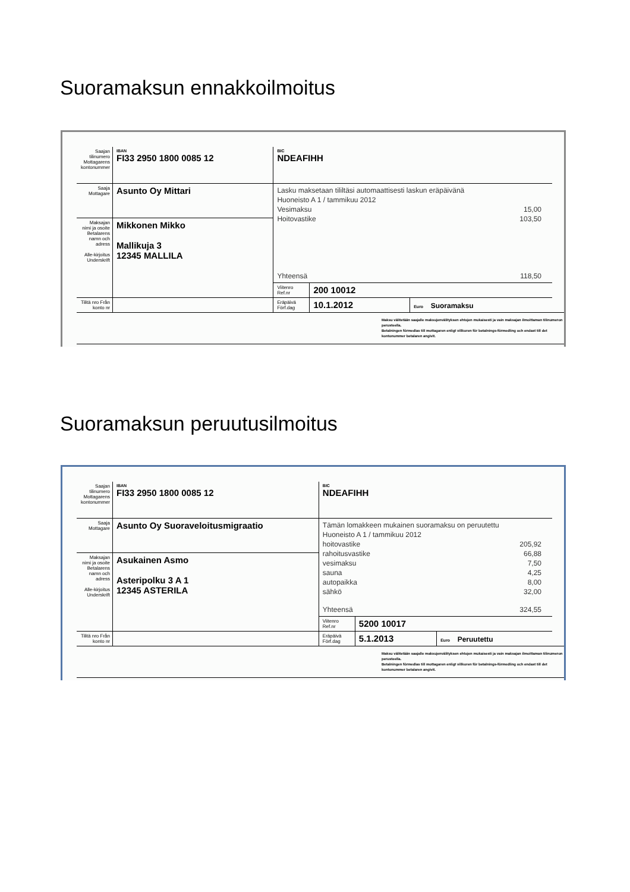Suoramaksun ennakkoilmoitus
| Saajan tilinumero Mottagarens kontonummer | IBAN FI33 2950 1800 0085 12 | BIC NDEAFIHH | | |
| Saaja Mottagare | Asunto Oy Mittari | Lasku maksetaan tililtäsi automaattisesti laskun eräpäivänä Huoneisto A 1 / tammikuu 2012 Vesimaksu 15,00 Hoitovastike 103,50 Yhteensä 118,50 | | |
| Maksajan nimi ja osoite Betalarens namn och adress Alle-kirjoitus Underskrift | Mikkonen Mikko Mallikuja 3 12345 MALLILA | | | |
| | | Viitenro Ref.nr | 200 10012 | |
| Tilitä nro Från konto nr | | Eräpäivä Förf.dag | 10.1.2012 | Euro Suoramaksu |
Maksu välitetään saajalle maksujenvälityksen ehtojen mukaisesti ja vain maksajan ilmoittaman tilinumeron perusteella.
Betalningen förmedlas till mottagaren enligt villkoren för betalnings-förmedling och endast till det kontonummer betalaren angivit.
Suoramaksun peruutusilmoitus
| Saajan tilinumero Mottagarens kontonummer | IBAN FI33 2950 1800 0085 12 | BIC NDEAFIHH | | |
| Saaja Mottagare | Asunto Oy Suoraveloitusmigraatio | Tämän lomakkeen mukainen suoramaksu on peruutettu Huoneisto A 1 / tammikuu 2012 hoitovastike 205,92 rahoitusvastike 66,88 vesimaksu 7,50 sauna 4,25 autopaikka 8,00 sähkö 32,00 Yhteensä 324,55 | | |
| Maksajan nimi ja osoite Betalarens namn och adress Alle-kirjoitus Underskrift | Asukainen Asmo Asteripolku 3 A 1 12345 ASTERILA | | | |
| | | Viitenro Ref.nr | 5200 10017 | |
| Tilitä nro Från konto nr | | Eräpäivä Förf.dag | 5.1.2013 | Euro Peruutettu |
Maksu välitetään saajalle maksujenvälityksen ehtojen mukaisesti ja vain maksajan ilmoittaman tilinumeron perusteella.
Betalningen förmedlas till mottagaren enligt villkoren för betalnings-förmedling och endast till det kontonummer betalaren angivit.